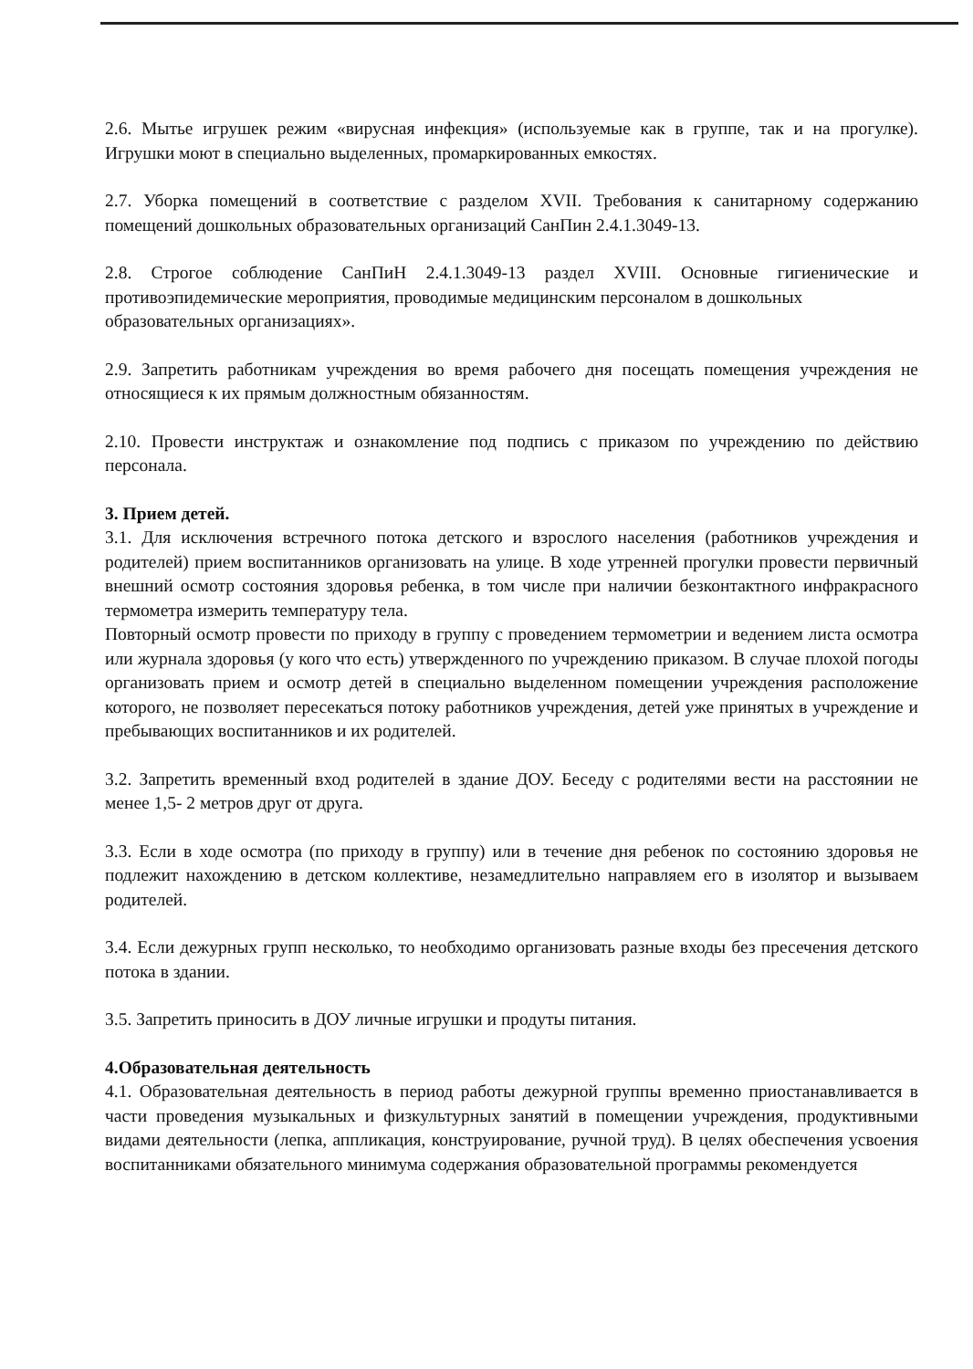2.6. Мытье игрушек режим «вирусная инфекция» (используемые как в группе, так и на прогулке). Игрушки моют в специально выделенных, промаркированных емкостях.
2.7. Уборка помещений в соответствие с разделом XVII. Требования к санитарному содержанию помещений дошкольных образовательных организаций СанПин 2.4.1.3049-13.
2.8. Строгое соблюдение СанПиН 2.4.1.3049-13 раздел XVIII. Основные гигиенические и противоэпидемические мероприятия, проводимые медицинским персоналом в дошкольных
образовательных организациях».
2.9. Запретить работникам учреждения во время рабочего дня посещать помещения учреждения не относящиеся к их прямым должностным обязанностям.
2.10. Провести инструктаж и ознакомление под подпись с приказом по учреждению по действию персонала.
3. Прием детей.
3.1. Для исключения встречного потока детского и взрослого населения (работников учреждения и родителей) прием воспитанников организовать на улице. В ходе утренней прогулки провести первичный внешний осмотр состояния здоровья ребенка, в том числе при наличии безконтактного инфракрасного термометра измерить температуру тела.
Повторный осмотр провести по приходу в группу с проведением термометрии и ведением листа осмотра или журнала здоровья (у кого что есть) утвержденного по учреждению приказом. В случае плохой погоды организовать прием и осмотр детей в специально выделенном помещении учреждения расположение которого, не позволяет пересекаться потоку работников учреждения, детей уже принятых в учреждение и пребывающих воспитанников и их родителей.
3.2. Запретить временный вход родителей в здание ДОУ. Беседу с родителями вести на расстоянии не менее 1,5- 2 метров друг от друга.
3.3. Если в ходе осмотра (по приходу в группу) или в течение дня ребенок по состоянию здоровья не подлежит нахождению в детском коллективе, незамедлительно направляем его в изолятор и вызываем родителей.
3.4. Если дежурных групп несколько, то необходимо организовать разные входы без пресечения детского потока в здании.
3.5. Запретить приносить в ДОУ личные игрушки и продуты питания.
4.Образовательная деятельность
4.1. Образовательная деятельность в период работы дежурной группы временно приостанавливается в части проведения музыкальных и физкультурных занятий в помещении учреждения, продуктивными видами деятельности (лепка, аппликация, конструирование, ручной труд). В целях обеспечения усвоения воспитанниками обязательного минимума содержания образовательной программы рекомендуется